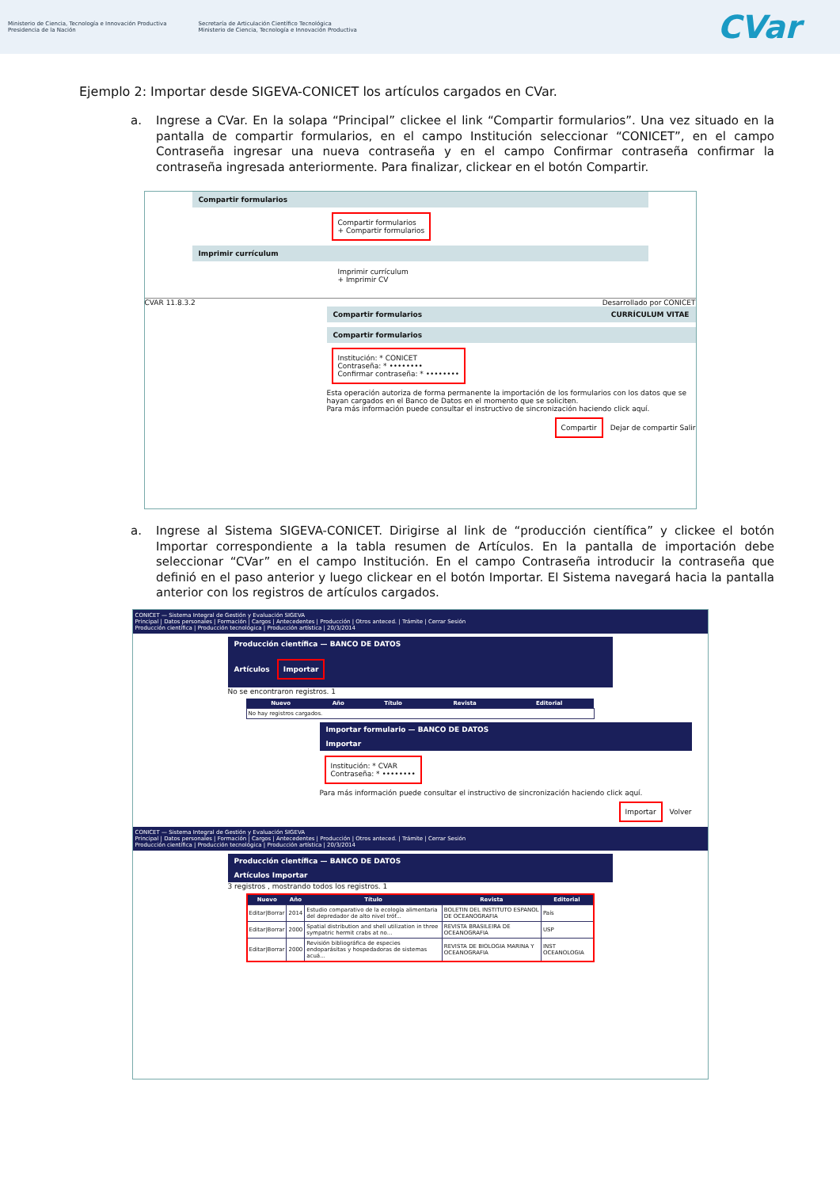Ministerio de Ciencia, Tecnología e Innovación Productiva
Presidencia de la Nación
Secretaría de Articulación Científico Tecnológica
Ministerio de Ciencia, Tecnología e Innovación Productiva
CVar
Ejemplo 2: Importar desde SIGEVA-CONICET los artículos cargados en CVar.
a. Ingrese a CVar. En la solapa “Principal” clickee el link “Compartir formularios”. Una vez situado en la pantalla de compartir formularios, en el campo Institución seleccionar “CONICET”, en el campo Contraseña ingresar una nueva contraseña y en el campo Confirmar contraseña confirmar la contraseña ingresada anteriormente. Para finalizar, clickear en el botón Compartir.
Compartir formularios
Compartir formularios
+ Compartir formularios
Imprimir currículum
Imprimir currículum
+ Imprimir CV
CVAR 11.8.3.2 Desarrollado por CONICET
Compartir formularios CURRÍCULUM VITAE
Compartir formularios
Institución: * CONICET
Contraseña: * ••••••••
Confirmar contraseña: * ••••••••
Esta operación autoriza de forma permanente la importación de los formularios con los datos que se hayan cargados en el Banco de Datos en el momento que se soliciten.
Para más información puede consultar el instructivo de sincronización haciendo click aquí.
Compartir Dejar de compartir Salir
a. Ingrese al Sistema SIGEVA-CONICET. Dirigirse al link de “producción científica” y clickee el botón Importar correspondiente a la tabla resumen de Artículos. En la pantalla de importación debe seleccionar “CVar” en el campo Institución. En el campo Contraseña introducir la contraseña que definió en el paso anterior y luego clickear en el botón Importar. El Sistema navegará hacia la pantalla anterior con los registros de artículos cargados.
CONICET — Sistema Integral de Gestión y Evaluación SIGEVA
Principal | Datos personales | Formación | Cargos | Antecedentes | Producción | Otros anteced. | Trámite | Cerrar Sesión
Producción científica | Producción tecnológica | Producción artística | 20/3/2014
Producción científica — BANCO DE DATOS
Artículos Importar
No se encontraron registros. 1
| Nuevo | Año | Título | Revista | Editorial |
| --- | --- | --- | --- | --- |
| No hay registros cargados. | | | | |
Importar formulario — BANCO DE DATOS
Importar
Institución: * CVAR
Contraseña: * ••••••••
Para más información puede consultar el instructivo de sincronización haciendo click aquí.
Importar Volver
CONICET — Sistema Integral de Gestión y Evaluación SIGEVA
Principal | Datos personales | Formación | Cargos | Antecedentes | Producción | Otros anteced. | Trámite | Cerrar Sesión
Producción científica | Producción tecnológica | Producción artística | 20/3/2014
Producción científica — BANCO DE DATOS
Artículos Importar
3 registros , mostrando todos los registros. 1
| Nuevo | Año | Título | Revista | Editorial |
| --- | --- | --- | --- | --- |
| Editar/Borrar | 2014 | Estudio comparativo de la ecología alimentaria del depredador de alto nivel tróf... | BOLETIN DEL INSTITUTO ESPANOL DE OCEANOGRAFIA | País |
| Editar/Borrar | 2000 | Spatial distribution and shell utilization in three sympatric hermit crabs at no... | REVISTA BRASILEIRA DE OCEANOGRAFIA | USP |
| Editar/Borrar | 2000 | Revisión bibliográfica de especies endoparásitas y hospedadoras de sistemas acuá... | REVISTA DE BIOLOGIA MARINA Y OCEANOGRAFIA | INST OCEANOLOGIA |